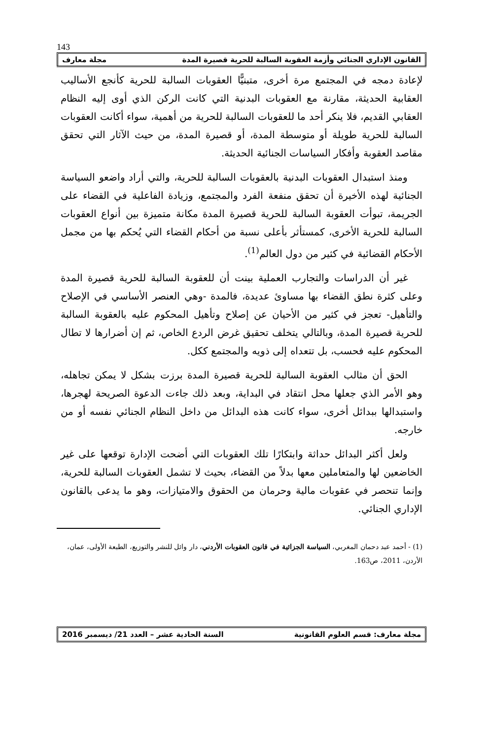143
القانون الإداري الجنائي وأزمة العقوبة السالبة للحرية قصيرة المدة مجلة معارف
لإعادة دمجه في المجتمع مرة أخرى، متبنيًّا العقوبات السالبة للحرية كأنجع الأساليب العقابية الحديثة، مقارنة مع العقوبات البدنية التي كانت الركن الذي أوى إليه النظام العقابي القديم، فلا ينكر أحد ما للعقوبات السالبة للحرية من أهمية، سواء أكانت العقوبات السالبة للحرية طويلة أو متوسطة المدة، أو قصيرة المدة، من حيث الآثار التي تحقق مقاصد العقوبة وأفكار السياسات الجنائية الحديثة.
ومنذ استبدال العقوبات البدنية بالعقوبات السالبة للحرية، والتي أراد واضعو السياسة الجنائية لهذه الأخيرة أن تحقق منفعة الفرد والمجتمع، وزيادة الفاعلية في القضاء على الجريمة، تبوأت العقوبة السالبة للحرية قصيرة المدة مكانة متميزة بين أنواع العقوبات السالبة للحرية الأخرى، كمستأثر بأعلى نسبة من أحكام القضاء التي يُحكم بها من مجمل الأحكام القضائية في كثير من دول العالم<sup>(1)</sup>.
غير أن الدراسات والتجارب العملية بينت أن للعقوبة السالبة للحرية قصيرة المدة وعلى كثرة نطق القضاء بها مساوئ عديدة، فالمدة -وهي العنصر الأساسي في الإصلاح والتأهيل- تعجز في كثير من الأحيان عن إصلاح وتأهيل المحكوم عليه بالعقوبة السالبة للحرية قصيرة المدة، وبالتالي يتخلف تحقيق غرض الردع الخاص، ثم إن أضرارها لا تطال المحكوم عليه فحسب، بل تتعداه إلى ذويه والمجتمع ككل.
الحق أن مثالب العقوبة السالبة للحرية قصيرة المدة برزت بشكل لا يمكن تجاهله، وهو الأمر الذي جعلها محل انتقاد في البداية، وبعد ذلك جاءت الدعوة الصريحة لهجرها، واستبدالها ببدائل أخرى، سواء كانت هذه البدائل من داخل النظام الجنائي نفسه أو من خارجه.
ولعل أكثر البدائل حداثة وابتكارًا تلك العقوبات التي أضحت الإدارة توقعها على غير الخاضعين لها والمتعاملين معها بدلاً من القضاء، بحيث لا تشمل العقوبات السالبة للحرية، وإنما تنحصر في عقوبات مالية وحرمان من الحقوق والامتيازات، وهو ما يدعى بالقانون الإداري الجنائي.
(1) - أحمد عبد دحمان المغربي، السياسة الجزائية في قانون العقوبات الأردني، دار وائل للنشر والتوزيع، الطبعة الأولى، عمان، الأردن، 2011، ص163.
مجلة معارف: قسم العلوم القانونية السنة الحادية عشر – العدد 21/ ديسمبر 2016